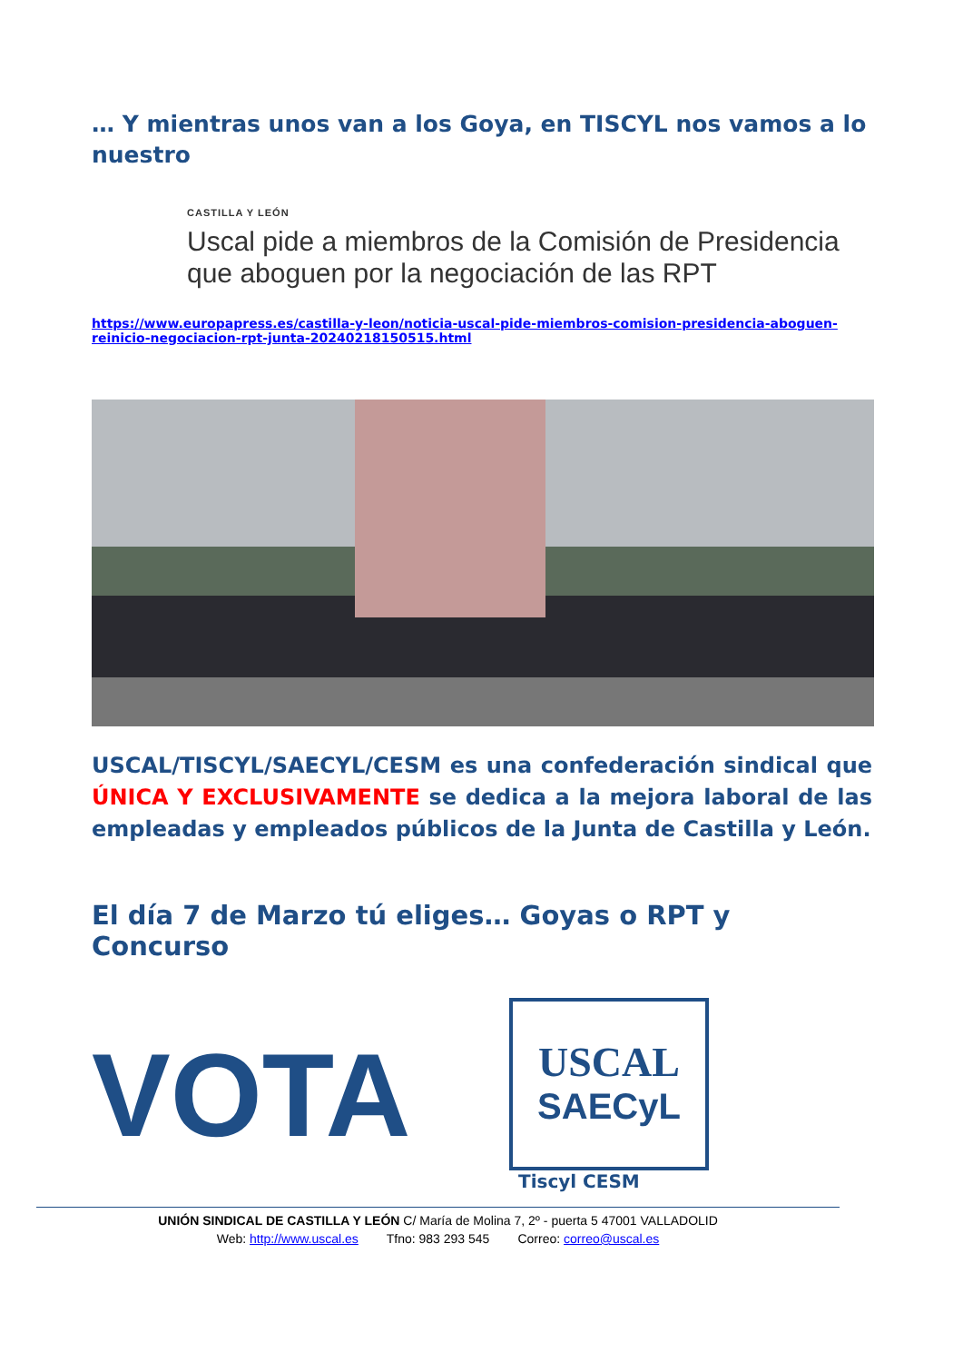… Y mientras unos van a los Goya, en TISCYL nos vamos a lo nuestro
CASTILLA Y LEÓN
Uscal pide a miembros de la Comisión de Presidencia que aboguen por la negociación de las RPT
https://www.europapress.es/castilla-y-leon/noticia-uscal-pide-miembros-comision-presidencia-aboguen-reinicio-negociacion-rpt-junta-20240218150515.html
USCAL/TISCYL/SAECYL/CESM es una confederación sindical que ÚNICA Y EXCLUSIVAMENTE se dedica a la mejora laboral de las empleadas y empleados públicos de la Junta de Castilla y León.
El día 7 de Marzo tú eliges… Goyas o RPT y Concurso
VOTA
USCAL
SAECyL
Tiscyl CESM
UNIÓN SINDICAL DE CASTILLA Y LEÓN C/ María de Molina 7, 2º - puerta 5 47001 VALLADOLID
Web: http://www.uscal.es Tfno: 983 293 545 Correo: correo@uscal.es